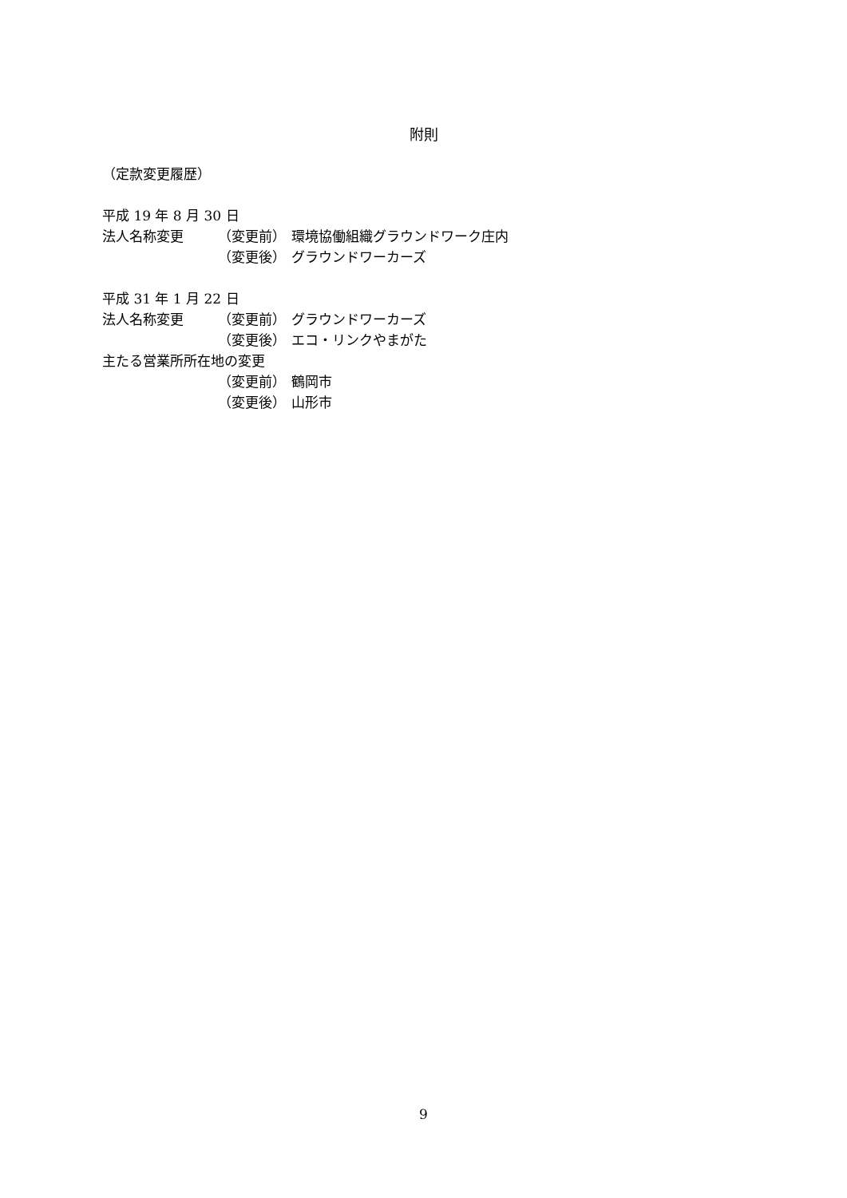附則
（定款変更履歴）
平成 19 年 8 月 30 日
法人名称変更 （変更前） 環境協働組織グラウンドワーク庄内
（変更後） グラウンドワーカーズ
平成 31 年 1 月 22 日
法人名称変更 （変更前） グラウンドワーカーズ
（変更後） エコ・リンクやまがた
主たる営業所所在地の変更
（変更前） 鶴岡市
（変更後） 山形市
9